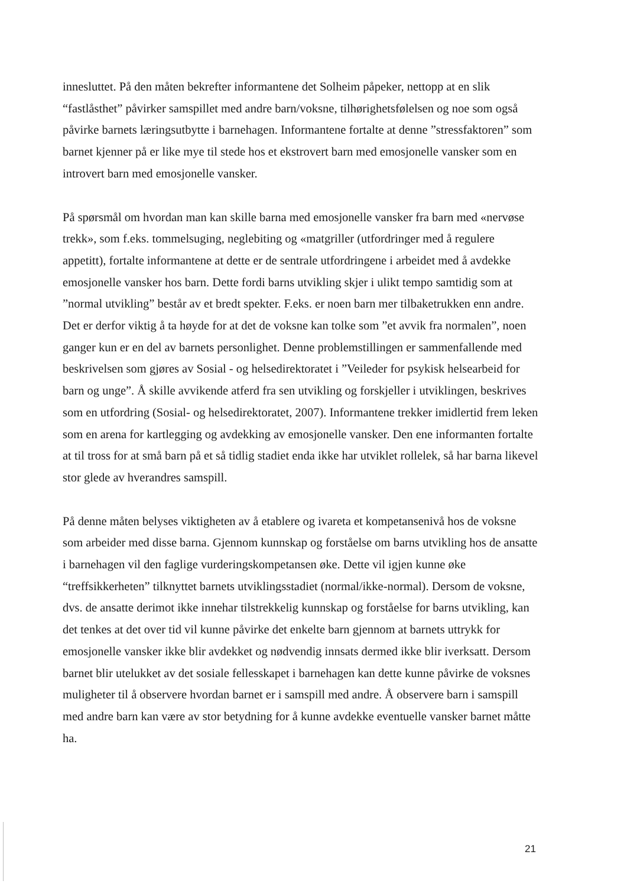innesluttet. På den måten bekrefter informantene det Solheim påpeker, nettopp at en slik “fastlåsthet” påvirker samspillet med andre barn/voksne, tilhørighetsfølelsen og noe som også påvirke barnets læringsutbytte i barnehagen. Informantene fortalte at denne ”stressfaktoren” som barnet kjenner på er like mye til stede hos et ekstrovert barn med emosjonelle vansker som en introvert barn med emosjonelle vansker.
På spørsmål om hvordan man kan skille barna med emosjonelle vansker fra barn med «nervøse trekk», som f.eks. tommelsuging, neglebiting og «matgriller (utfordringer med å regulere appetitt), fortalte informantene at dette er de sentrale utfordringene i arbeidet med å avdekke emosjonelle vansker hos barn. Dette fordi barns utvikling skjer i ulikt tempo samtidig som at ”normal utvikling” består av et bredt spekter. F.eks. er noen barn mer tilbaketrukken enn andre. Det er derfor viktig å ta høyde for at det de voksne kan tolke som ”et avvik fra normalen”, noen ganger kun er en del av barnets personlighet. Denne problemstillingen er sammenfallende med beskrivelsen som gjøres av Sosial - og helsedirektoratet i ”Veileder for psykisk helsearbeid for barn og unge”. Å skille avvikende atferd fra sen utvikling og forskjeller i utviklingen, beskrives som en utfordring (Sosial- og helsedirektoratet, 2007). Informantene trekker imidlertid frem leken som en arena for kartlegging og avdekking av emosjonelle vansker. Den ene informanten fortalte at til tross for at små barn på et så tidlig stadiet enda ikke har utviklet rollelek, så har barna likevel stor glede av hverandres samspill.
På denne måten belyses viktigheten av å etablere og ivareta et kompetansenivå hos de voksne som arbeider med disse barna. Gjennom kunnskap og forståelse om barns utvikling hos de ansatte i barnehagen vil den faglige vurderingskompetansen øke. Dette vil igjen kunne øke “treffsikkerheten” tilknyttet barnets utviklingsstadiet (normal/ikke-normal). Dersom de voksne, dvs. de ansatte derimot ikke innehar tilstrekkelig kunnskap og forståelse for barns utvikling, kan det tenkes at det over tid vil kunne påvirke det enkelte barn gjennom at barnets uttrykk for emosjonelle vansker ikke blir avdekket og nødvendig innsats dermed ikke blir iverksatt. Dersom barnet blir utelukket av det sosiale fellesskapet i barnehagen kan dette kunne påvirke de voksnes muligheter til å observere hvordan barnet er i samspill med andre. Å observere barn i samspill med andre barn kan være av stor betydning for å kunne avdekke eventuelle vansker barnet måtte ha.
21